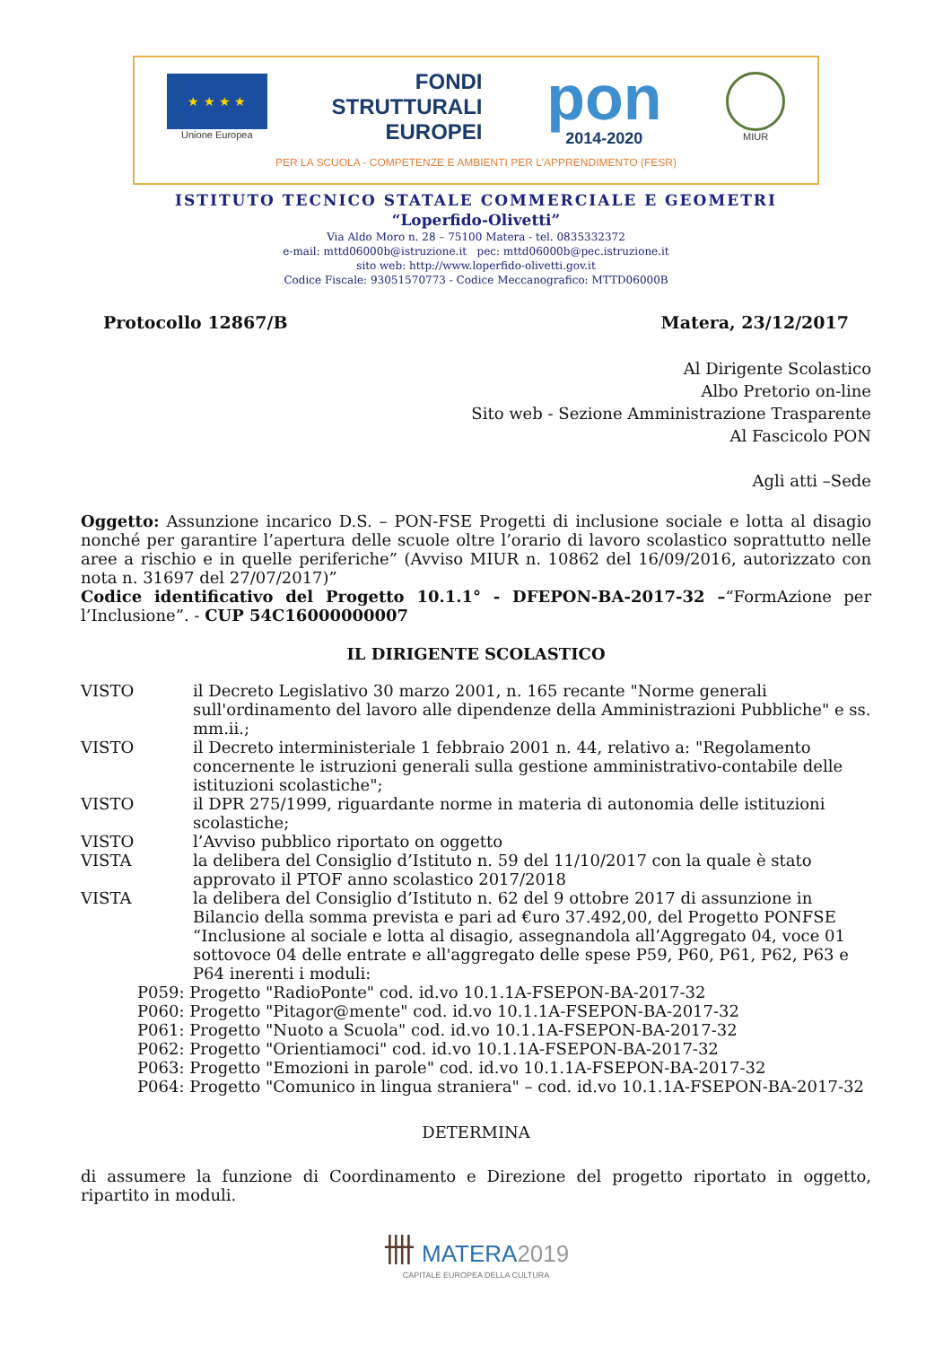★ ★ ★ ★
Unione Europea
FONDI
STRUTTURALI
EUROPEI
pon
2014-2020
MIUR
PER LA SCUOLA - COMPETENZE E AMBIENTI PER L'APPRENDIMENTO (FESR)
ISTITUTO TECNICO STATALE COMMERCIALE E GEOMETRI
“Loperfido-Olivetti”
Via Aldo Moro n. 28 – 75100 Matera - tel. 0835332372
e-mail: mttd06000b@istruzione.it pec: mttd06000b@pec.istruzione.it
sito web: http://www.loperfido-olivetti.gov.it
Codice Fiscale: 93051570773 - Codice Meccanografico: MTTD06000B
Protocollo 12867/B Matera, 23/12/2017
Al Dirigente Scolastico
Albo Pretorio on-line
Sito web - Sezione Amministrazione Trasparente
Al Fascicolo PON
Agli atti –Sede
Oggetto: Assunzione incarico D.S. – PON-FSE Progetti di inclusione sociale e lotta al disagio nonché per garantire l’apertura delle scuole oltre l’orario di lavoro scolastico soprattutto nelle aree a rischio e in quelle periferiche” (Avviso MIUR n. 10862 del 16/09/2016, autorizzato con nota n. 31697 del 27/07/2017)”
Codice identificativo del Progetto 10.1.1° - DFEPON-BA-2017-32 –“FormAzione per l’Inclusione”. - CUP 54C16000000007
IL DIRIGENTE SCOLASTICO
VISTO il Decreto Legislativo 30 marzo 2001, n. 165 recante "Norme generali sull'ordinamento del lavoro alle dipendenze della Amministrazioni Pubbliche" e ss. mm.ii.;
VISTO il Decreto interministeriale 1 febbraio 2001 n. 44, relativo a: "Regolamento concernente le istruzioni generali sulla gestione amministrativo-contabile delle istituzioni scolastiche";
VISTO il DPR 275/1999, riguardante norme in materia di autonomia delle istituzioni scolastiche;
VISTO l’Avviso pubblico riportato on oggetto
VISTA la delibera del Consiglio d’Istituto n. 59 del 11/10/2017 con la quale è stato approvato il PTOF anno scolastico 2017/2018
VISTA la delibera del Consiglio d’Istituto n. 62 del 9 ottobre 2017 di assunzione in Bilancio della somma prevista e pari ad €uro 37.492,00, del Progetto PONFSE “Inclusione al sociale e lotta al disagio, assegnandola all’Aggregato 04, voce 01 sottovoce 04 delle entrate e all'aggregato delle spese P59, P60, P61, P62, P63 e P64 inerenti i moduli:
P059: Progetto "RadioPonte" cod. id.vo 10.1.1A-FSEPON-BA-2017-32
P060: Progetto "Pitagor@mente" cod. id.vo 10.1.1A-FSEPON-BA-2017-32
P061: Progetto "Nuoto a Scuola" cod. id.vo 10.1.1A-FSEPON-BA-2017-32
P062: Progetto "Orientiamoci" cod. id.vo 10.1.1A-FSEPON-BA-2017-32
P063: Progetto "Emozioni in parole" cod. id.vo 10.1.1A-FSEPON-BA-2017-32
P064: Progetto "Comunico in lingua straniera" – cod. id.vo 10.1.1A-FSEPON-BA-2017-32
DETERMINA
di assumere la funzione di Coordinamento e Direzione del progetto riportato in oggetto, ripartito in moduli.
卌 MATERA2019
CAPITALE EUROPEA DELLA CULTURA